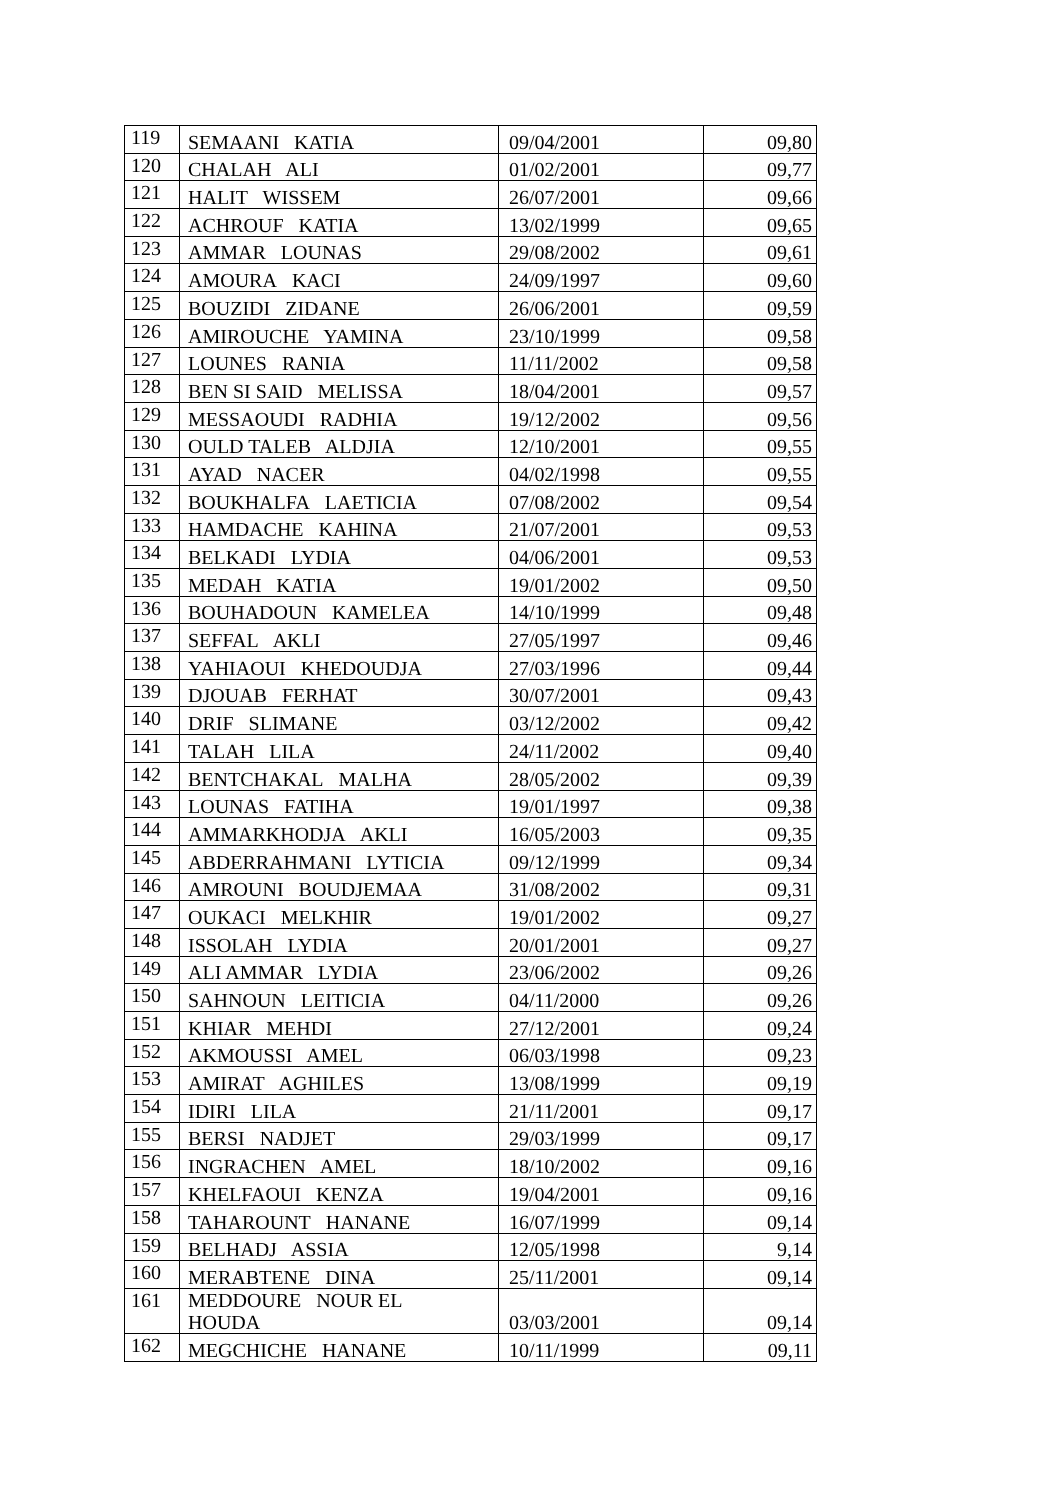| 119 | SEMAANI KATIA | 09/04/2001 | 09,80 |
| 120 | CHALAH ALI | 01/02/2001 | 09,77 |
| 121 | HALIT WISSEM | 26/07/2001 | 09,66 |
| 122 | ACHROUF KATIA | 13/02/1999 | 09,65 |
| 123 | AMMAR LOUNAS | 29/08/2002 | 09,61 |
| 124 | AMOURA KACI | 24/09/1997 | 09,60 |
| 125 | BOUZIDI ZIDANE | 26/06/2001 | 09,59 |
| 126 | AMIROUCHE YAMINA | 23/10/1999 | 09,58 |
| 127 | LOUNES RANIA | 11/11/2002 | 09,58 |
| 128 | BEN SI SAID MELISSA | 18/04/2001 | 09,57 |
| 129 | MESSAOUDI RADHIA | 19/12/2002 | 09,56 |
| 130 | OULD TALEB ALDJIA | 12/10/2001 | 09,55 |
| 131 | AYAD NACER | 04/02/1998 | 09,55 |
| 132 | BOUKHALFA LAETICIA | 07/08/2002 | 09,54 |
| 133 | HAMDACHE KAHINA | 21/07/2001 | 09,53 |
| 134 | BELKADI LYDIA | 04/06/2001 | 09,53 |
| 135 | MEDAH KATIA | 19/01/2002 | 09,50 |
| 136 | BOUHADOUN KAMELEA | 14/10/1999 | 09,48 |
| 137 | SEFFAL AKLI | 27/05/1997 | 09,46 |
| 138 | YAHIAOUI KHEDOUDJA | 27/03/1996 | 09,44 |
| 139 | DJOUAB FERHAT | 30/07/2001 | 09,43 |
| 140 | DRIF SLIMANE | 03/12/2002 | 09,42 |
| 141 | TALAH LILA | 24/11/2002 | 09,40 |
| 142 | BENTCHAKAL MALHA | 28/05/2002 | 09,39 |
| 143 | LOUNAS FATIHA | 19/01/1997 | 09,38 |
| 144 | AMMARKHODJA AKLI | 16/05/2003 | 09,35 |
| 145 | ABDERRAHMANI LYTICIA | 09/12/1999 | 09,34 |
| 146 | AMROUNI BOUDJEMAA | 31/08/2002 | 09,31 |
| 147 | OUKACI MELKHIR | 19/01/2002 | 09,27 |
| 148 | ISSOLAH LYDIA | 20/01/2001 | 09,27 |
| 149 | ALI AMMAR LYDIA | 23/06/2002 | 09,26 |
| 150 | SAHNOUN LEITICIA | 04/11/2000 | 09,26 |
| 151 | KHIAR MEHDI | 27/12/2001 | 09,24 |
| 152 | AKMOUSSI AMEL | 06/03/1998 | 09,23 |
| 153 | AMIRAT AGHILES | 13/08/1999 | 09,19 |
| 154 | IDIRI LILA | 21/11/2001 | 09,17 |
| 155 | BERSI NADJET | 29/03/1999 | 09,17 |
| 156 | INGRACHEN AMEL | 18/10/2002 | 09,16 |
| 157 | KHELFAOUI KENZA | 19/04/2001 | 09,16 |
| 158 | TAHAROUNT HANANE | 16/07/1999 | 09,14 |
| 159 | BELHADJ ASSIA | 12/05/1998 | 9,14 |
| 160 | MERABTENE DINA | 25/11/2001 | 09,14 |
| 161 | MEDDOURE NOUR EL HOUDA | 03/03/2001 | 09,14 |
| 162 | MEGCHICHE HANANE | 10/11/1999 | 09,11 |